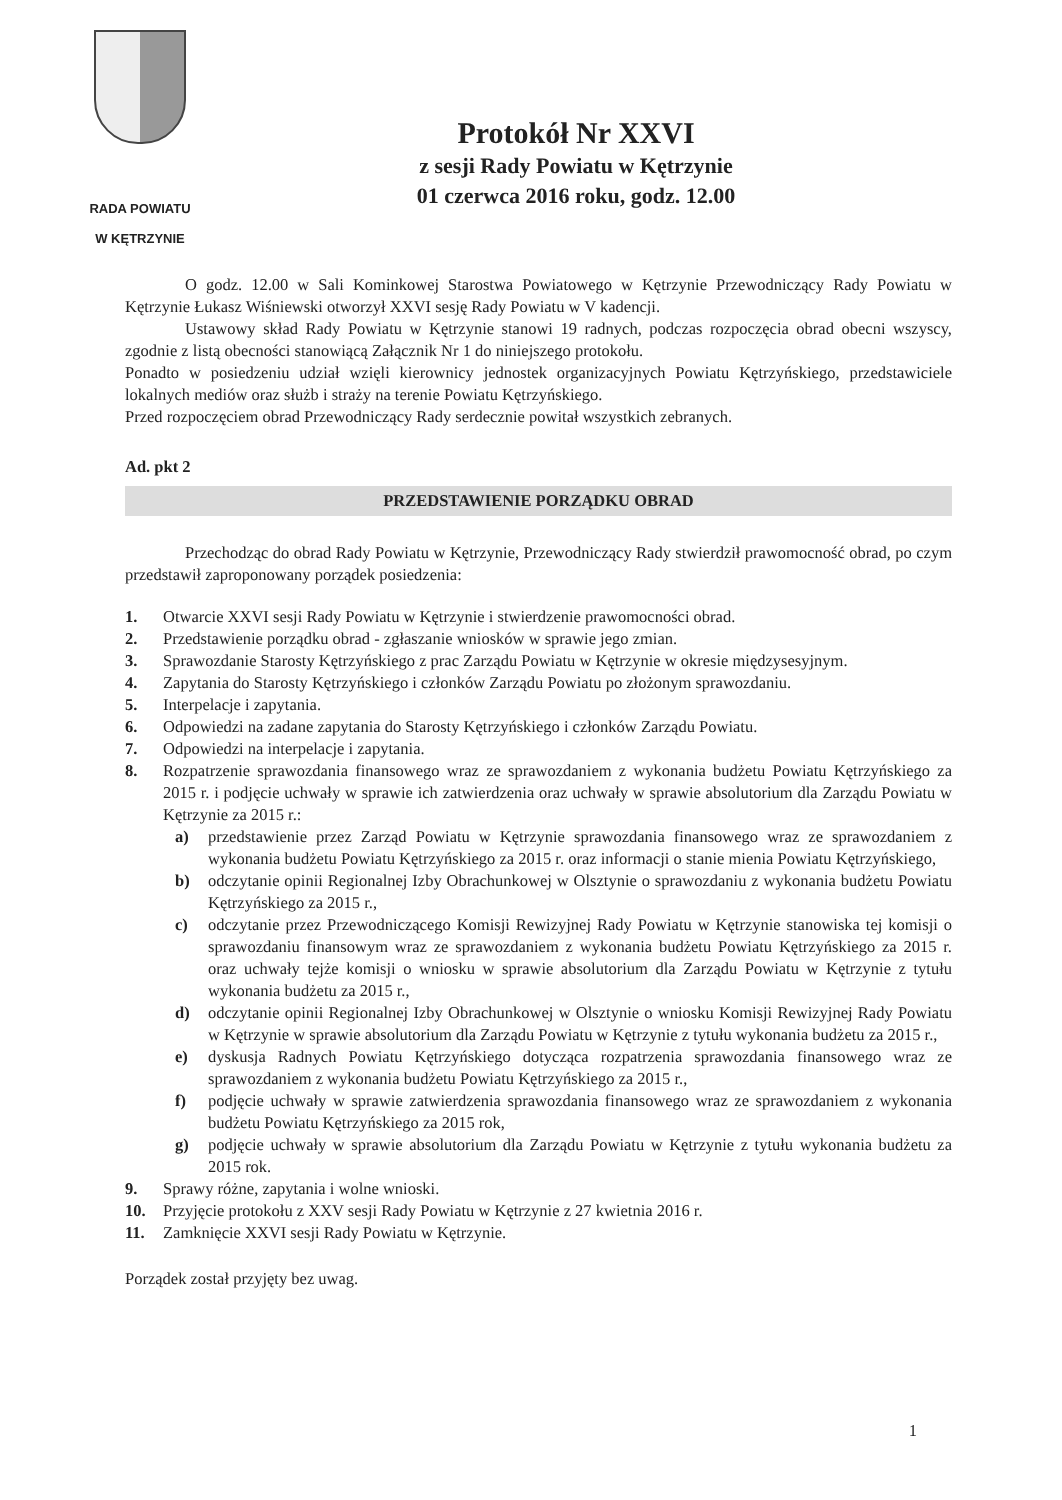RADA POWIATU
W KĘTRZYNIE
Protokół Nr XXVI
z sesji Rady Powiatu w Kętrzynie
01 czerwca 2016 roku, godz. 12.00
O godz. 12.00 w Sali Kominkowej Starostwa Powiatowego w Kętrzynie Przewodniczący Rady Powiatu w Kętrzynie Łukasz Wiśniewski otworzył XXVI sesję Rady Powiatu w V kadencji.
Ustawowy skład Rady Powiatu w Kętrzynie stanowi 19 radnych, podczas rozpoczęcia obrad obecni wszyscy, zgodnie z listą obecności stanowiącą Załącznik Nr 1 do niniejszego protokołu.
Ponadto w posiedzeniu udział wzięli kierownicy jednostek organizacyjnych Powiatu Kętrzyńskiego, przedstawiciele lokalnych mediów oraz służb i straży na terenie Powiatu Kętrzyńskiego.
Przed rozpoczęciem obrad Przewodniczący Rady serdecznie powitał wszystkich zebranych.
Ad. pkt 2
PRZEDSTAWIENIE PORZĄDKU OBRAD
Przechodząc do obrad Rady Powiatu w Kętrzynie, Przewodniczący Rady stwierdził prawomocność obrad, po czym przedstawił zaproponowany porządek posiedzenia:
1. Otwarcie XXVI sesji Rady Powiatu w Kętrzynie i stwierdzenie prawomocności obrad.
2. Przedstawienie porządku obrad - zgłaszanie wniosków w sprawie jego zmian.
3. Sprawozdanie Starosty Kętrzyńskiego z prac Zarządu Powiatu w Kętrzynie w okresie międzysesyjnym.
4. Zapytania do Starosty Kętrzyńskiego i członków Zarządu Powiatu po złożonym sprawozdaniu.
5. Interpelacje i zapytania.
6. Odpowiedzi na zadane zapytania do Starosty Kętrzyńskiego i członków Zarządu Powiatu.
7. Odpowiedzi na interpelacje i zapytania.
8. Rozpatrzenie sprawozdania finansowego wraz ze sprawozdaniem z wykonania budżetu Powiatu Kętrzyńskiego za 2015 r. i podjęcie uchwały w sprawie ich zatwierdzenia oraz uchwały w sprawie absolutorium dla Zarządu Powiatu w Kętrzynie za 2015 r.:
a) przedstawienie przez Zarząd Powiatu w Kętrzynie sprawozdania finansowego wraz ze sprawozdaniem z wykonania budżetu Powiatu Kętrzyńskiego za 2015 r. oraz informacji o stanie mienia Powiatu Kętrzyńskiego,
b) odczytanie opinii Regionalnej Izby Obrachunkowej w Olsztynie o sprawozdaniu z wykonania budżetu Powiatu Kętrzyńskiego za 2015 r.,
c) odczytanie przez Przewodniczącego Komisji Rewizyjnej Rady Powiatu w Kętrzynie stanowiska tej komisji o sprawozdaniu finansowym wraz ze sprawozdaniem z wykonania budżetu Powiatu Kętrzyńskiego za 2015 r. oraz uchwały tejże komisji o wniosku w sprawie absolutorium dla Zarządu Powiatu w Kętrzynie z tytułu wykonania budżetu za 2015 r.,
d) odczytanie opinii Regionalnej Izby Obrachunkowej w Olsztynie o wniosku Komisji Rewizyjnej Rady Powiatu w Kętrzynie w sprawie absolutorium dla Zarządu Powiatu w Kętrzynie z tytułu wykonania budżetu za 2015 r.,
e) dyskusja Radnych Powiatu Kętrzyńskiego dotycząca rozpatrzenia sprawozdania finansowego wraz ze sprawozdaniem z wykonania budżetu Powiatu Kętrzyńskiego za 2015 r.,
f) podjęcie uchwały w sprawie zatwierdzenia sprawozdania finansowego wraz ze sprawozdaniem z wykonania budżetu Powiatu Kętrzyńskiego za 2015 rok,
g) podjęcie uchwały w sprawie absolutorium dla Zarządu Powiatu w Kętrzynie z tytułu wykonania budżetu za 2015 rok.
9. Sprawy różne, zapytania i wolne wnioski.
10. Przyjęcie protokołu z XXV sesji Rady Powiatu w Kętrzynie z 27 kwietnia 2016 r.
11. Zamknięcie XXVI sesji Rady Powiatu w Kętrzynie.
Porządek został przyjęty bez uwag.
1